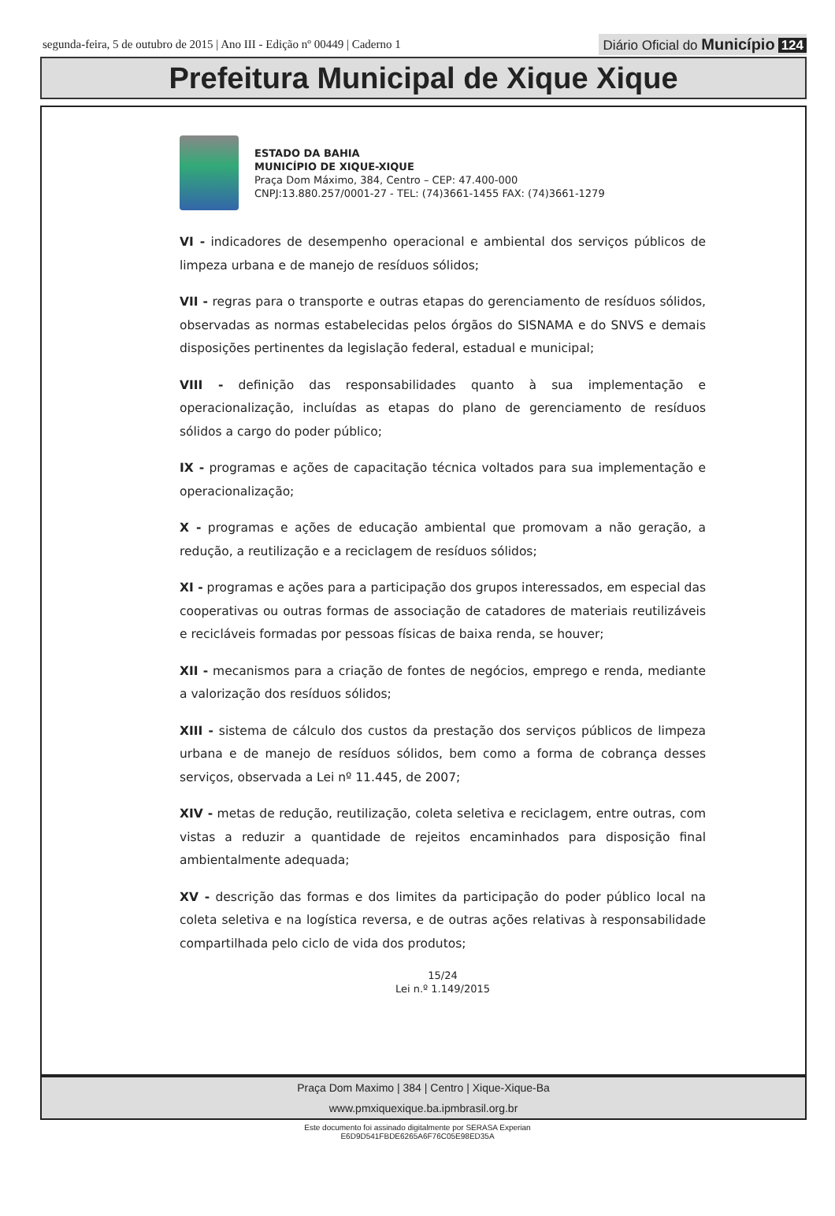segunda-feira, 5 de outubro de 2015 | Ano III - Edição nº 00449 | Caderno 1
Diário Oficial do Município 124
Prefeitura Municipal de Xique Xique
ESTADO DA BAHIA
MUNICÍPIO DE XIQUE-XIQUE
Praça Dom Máximo, 384, Centro – CEP: 47.400-000
CNPJ:13.880.257/0001-27 - TEL: (74)3661-1455 FAX: (74)3661-1279
VI - indicadores de desempenho operacional e ambiental dos serviços públicos de limpeza urbana e de manejo de resíduos sólidos;
VII - regras para o transporte e outras etapas do gerenciamento de resíduos sólidos, observadas as normas estabelecidas pelos órgãos do SISNAMA e do SNVS e demais disposições pertinentes da legislação federal, estadual e municipal;
VIII - definição das responsabilidades quanto à sua implementação e operacionalização, incluídas as etapas do plano de gerenciamento de resíduos sólidos a cargo do poder público;
IX - programas e ações de capacitação técnica voltados para sua implementação e operacionalização;
X - programas e ações de educação ambiental que promovam a não geração, a redução, a reutilização e a reciclagem de resíduos sólidos;
XI - programas e ações para a participação dos grupos interessados, em especial das cooperativas ou outras formas de associação de catadores de materiais reutilizáveis e recicláveis formadas por pessoas físicas de baixa renda, se houver;
XII - mecanismos para a criação de fontes de negócios, emprego e renda, mediante a valorização dos resíduos sólidos;
XIII - sistema de cálculo dos custos da prestação dos serviços públicos de limpeza urbana e de manejo de resíduos sólidos, bem como a forma de cobrança desses serviços, observada a Lei nº 11.445, de 2007;
XIV - metas de redução, reutilização, coleta seletiva e reciclagem, entre outras, com vistas a reduzir a quantidade de rejeitos encaminhados para disposição final ambientalmente adequada;
XV - descrição das formas e dos limites da participação do poder público local na coleta seletiva e na logística reversa, e de outras ações relativas à responsabilidade compartilhada pelo ciclo de vida dos produtos;
15/24
Lei n.º 1.149/2015
Praça Dom Maximo | 384 | Centro | Xique-Xique-Ba
www.pmxiquexique.ba.ipmbrasil.org.br
Este documento foi assinado digitalmente por SERASA Experian
E6D9D541FBDE6265A6F76C05E98ED35A